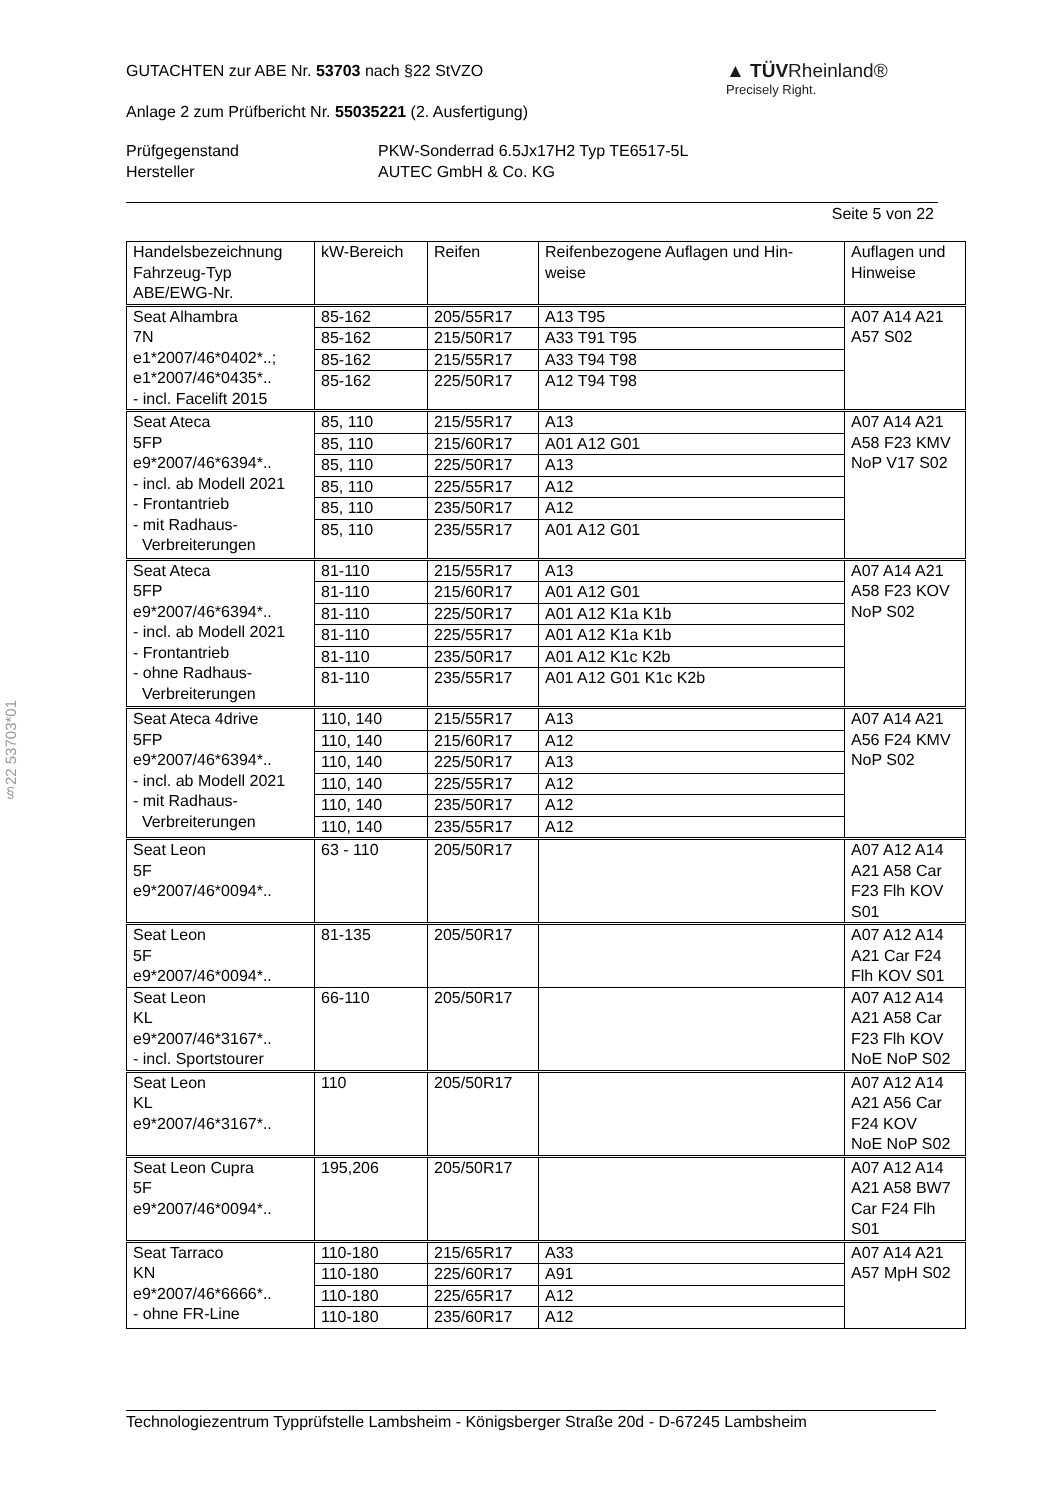§22 53703*01
▲ TÜVRheinland®
Precisely Right.
GUTACHTEN zur ABE Nr. 53703 nach §22 StVZO
Anlage 2 zum Prüfbericht Nr. 55035221 (2. Ausfertigung)
Prüfgegenstand
Hersteller
PKW-Sonderrad 6.5Jx17H2 Typ TE6517-5L
AUTEC GmbH & Co. KG
Seite 5 von 22
| Handelsbezeichnung Fahrzeug-Typ ABE/EWG-Nr. | kW-Bereich | Reifen | Reifenbezogene Auflagen und Hin- weise | Auflagen und Hinweise |
| --- | --- | --- | --- | --- |
| Seat Alhambra 7N e1*2007/46*0402*..; e1*2007/46*0435*.. - incl. Facelift 2015 | 85-162 | 205/55R17 | A13 T95 | A07 A14 A21 A57 S02 |
| | 85-162 | 215/50R17 | A33 T91 T95 | |
| | 85-162 | 215/55R17 | A33 T94 T98 | |
| | 85-162 | 225/50R17 | A12 T94 T98 | |
| Seat Ateca 5FP e9*2007/46*6394*.. - incl. ab Modell 2021 - Frontantrieb - mit Radhaus- Verbreiterungen | 85, 110 | 215/55R17 | A13 | A07 A14 A21 A58 F23 KMV NoP V17 S02 |
| | 85, 110 | 215/60R17 | A01 A12 G01 | |
| | 85, 110 | 225/50R17 | A13 | |
| | 85, 110 | 225/55R17 | A12 | |
| | 85, 110 | 235/50R17 | A12 | |
| | 85, 110 | 235/55R17 | A01 A12 G01 | |
| Seat Ateca 5FP e9*2007/46*6394*.. - incl. ab Modell 2021 - Frontantrieb - ohne Radhaus- Verbreiterungen | 81-110 | 215/55R17 | A13 | A07 A14 A21 A58 F23 KOV NoP S02 |
| | 81-110 | 215/60R17 | A01 A12 G01 | |
| | 81-110 | 225/50R17 | A01 A12 K1a K1b | |
| | 81-110 | 225/55R17 | A01 A12 K1a K1b | |
| | 81-110 | 235/50R17 | A01 A12 K1c K2b | |
| | 81-110 | 235/55R17 | A01 A12 G01 K1c K2b | |
| Seat Ateca 4drive 5FP e9*2007/46*6394*.. - incl. ab Modell 2021 - mit Radhaus- Verbreiterungen | 110, 140 | 215/55R17 | A13 | A07 A14 A21 A56 F24 KMV NoP S02 |
| | 110, 140 | 215/60R17 | A12 | |
| | 110, 140 | 225/50R17 | A13 | |
| | 110, 140 | 225/55R17 | A12 | |
| | 110, 140 | 235/50R17 | A12 | |
| | 110, 140 | 235/55R17 | A12 | |
| Seat Leon 5F e9*2007/46*0094*.. | 63 - 110 | 205/50R17 | | A07 A12 A14 A21 A58 Car F23 Flh KOV S01 |
| Seat Leon 5F e9*2007/46*0094*.. | 81-135 | 205/50R17 | | A07 A12 A14 A21 Car F24 Flh KOV S01 |
| Seat Leon KL e9*2007/46*3167*.. - incl. Sportstourer | 66-110 | 205/50R17 | | A07 A12 A14 A21 A58 Car F23 Flh KOV NoE NoP S02 |
| Seat Leon KL e9*2007/46*3167*.. | 110 | 205/50R17 | | A07 A12 A14 A21 A56 Car F24 KOV NoE NoP S02 |
| Seat Leon Cupra 5F e9*2007/46*0094*.. | 195,206 | 205/50R17 | | A07 A12 A14 A21 A58 BW7 Car F24 Flh S01 |
| Seat Tarraco KN e9*2007/46*6666*.. - ohne FR-Line | 110-180 | 215/65R17 | A33 | A07 A14 A21 A57 MpH S02 |
| | 110-180 | 225/60R17 | A91 | |
| | 110-180 | 225/65R17 | A12 | |
| | 110-180 | 235/60R17 | A12 | |
Technologiezentrum Typprüfstelle Lambsheim - Königsberger Straße 20d - D-67245 Lambsheim